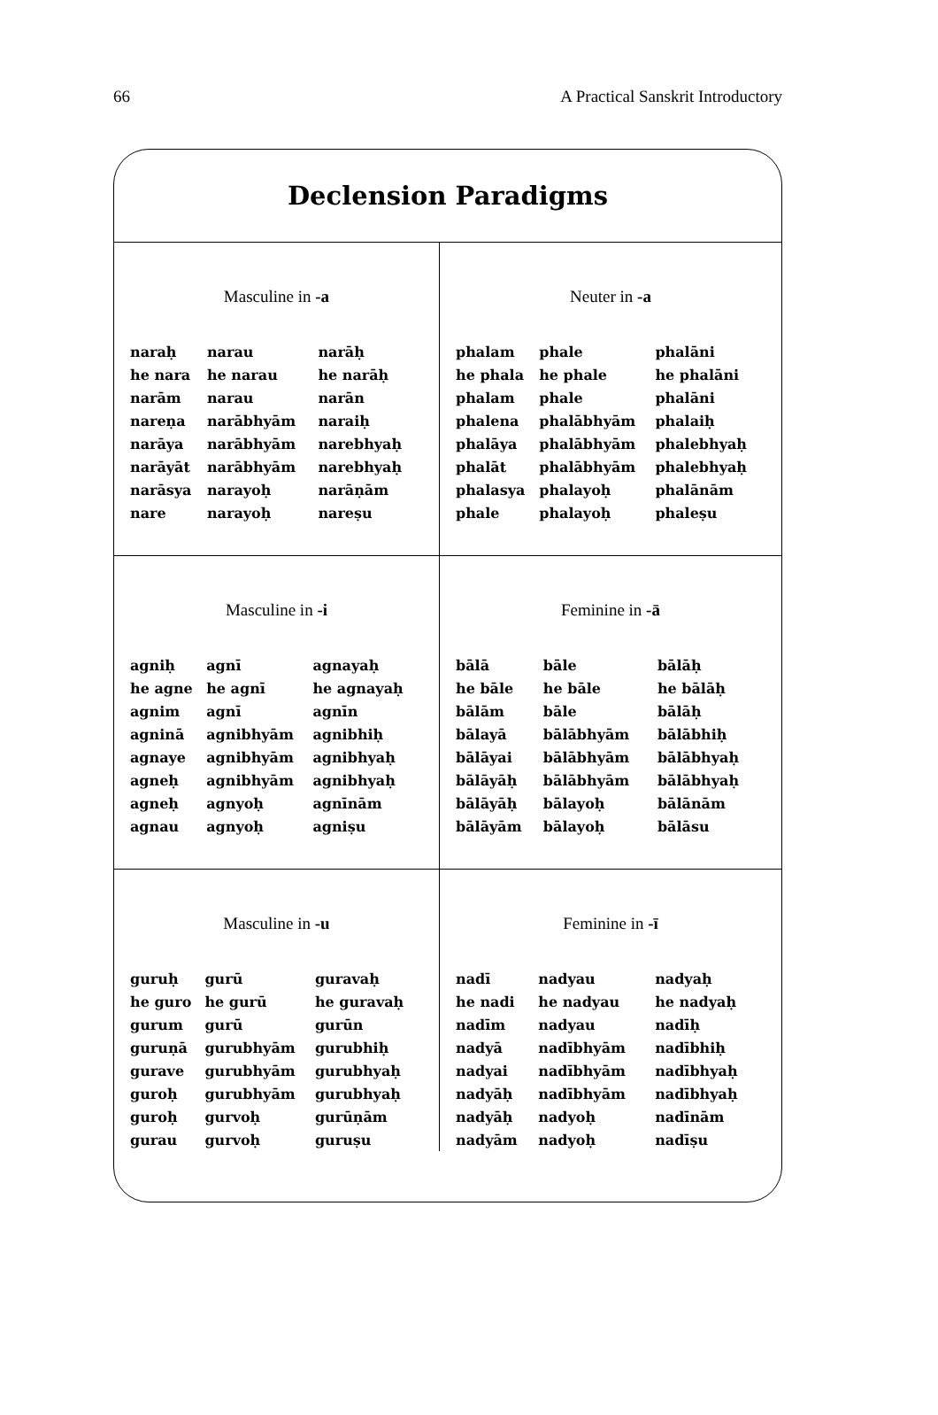66 A Practical Sanskrit Introductory
Declension Paradigms
Masculine in -a
| naraḥ | narau | narāḥ |
| he nara | he narau | he narāḥ |
| narām | narau | narān |
| nareṇa | narābhyām | naraiḥ |
| narāya | narābhyām | narebhyaḥ |
| narāyāt | narābhyām | narebhyaḥ |
| narāsya | narayoḥ | narāṇām |
| nare | narayoḥ | nareṣu |
Neuter in -a
| phalam | phale | phalāni |
| he phala | he phale | he phalāni |
| phalam | phale | phalāni |
| phalena | phalābhyām | phalaiḥ |
| phalāya | phalābhyām | phalebhyaḥ |
| phalāt | phalābhyām | phalebhyaḥ |
| phalasya | phalayoḥ | phalānām |
| phale | phalayoḥ | phaleṣu |
Masculine in -i
| agniḥ | agnī | agnayaḥ |
| he agne | he agnī | he agnayaḥ |
| agnim | agnī | agnīn |
| agninā | agnibhyām | agnibhiḥ |
| agnaye | agnibhyām | agnibhyaḥ |
| agneḥ | agnibhyām | agnibhyaḥ |
| agneḥ | agnyoḥ | agnīnām |
| agnau | agnyoḥ | agniṣu |
Feminine in -ā
| bālā | bāle | bālāḥ |
| he bāle | he bāle | he bālāḥ |
| bālām | bāle | bālāḥ |
| bālayā | bālābhyām | bālābhiḥ |
| bālāyai | bālābhyām | bālābhyaḥ |
| bālāyāḥ | bālābhyām | bālābhyaḥ |
| bālāyāḥ | bālayoḥ | bālānām |
| bālāyām | bālayoḥ | bālāsu |
Masculine in -u
| guruḥ | gurū | guravaḥ |
| he guro | he gurū | he guravaḥ |
| gurum | gurū | gurūn |
| guruṇā | gurubhyām | gurubhiḥ |
| gurave | gurubhyām | gurubhyaḥ |
| guroḥ | gurubhyām | gurubhyaḥ |
| guroḥ | gurvoḥ | gurūṇām |
| gurau | gurvoḥ | guruṣu |
Feminine in -ī
| nadī | nadyau | nadyaḥ |
| he nadi | he nadyau | he nadyaḥ |
| nadīm | nadyau | nadīḥ |
| nadyā | nadībhyām | nadībhiḥ |
| nadyai | nadībhyām | nadībhyaḥ |
| nadyāḥ | nadībhyām | nadībhyaḥ |
| nadyāḥ | nadyoḥ | nadīnām |
| nadyām | nadyoḥ | nadīṣu |